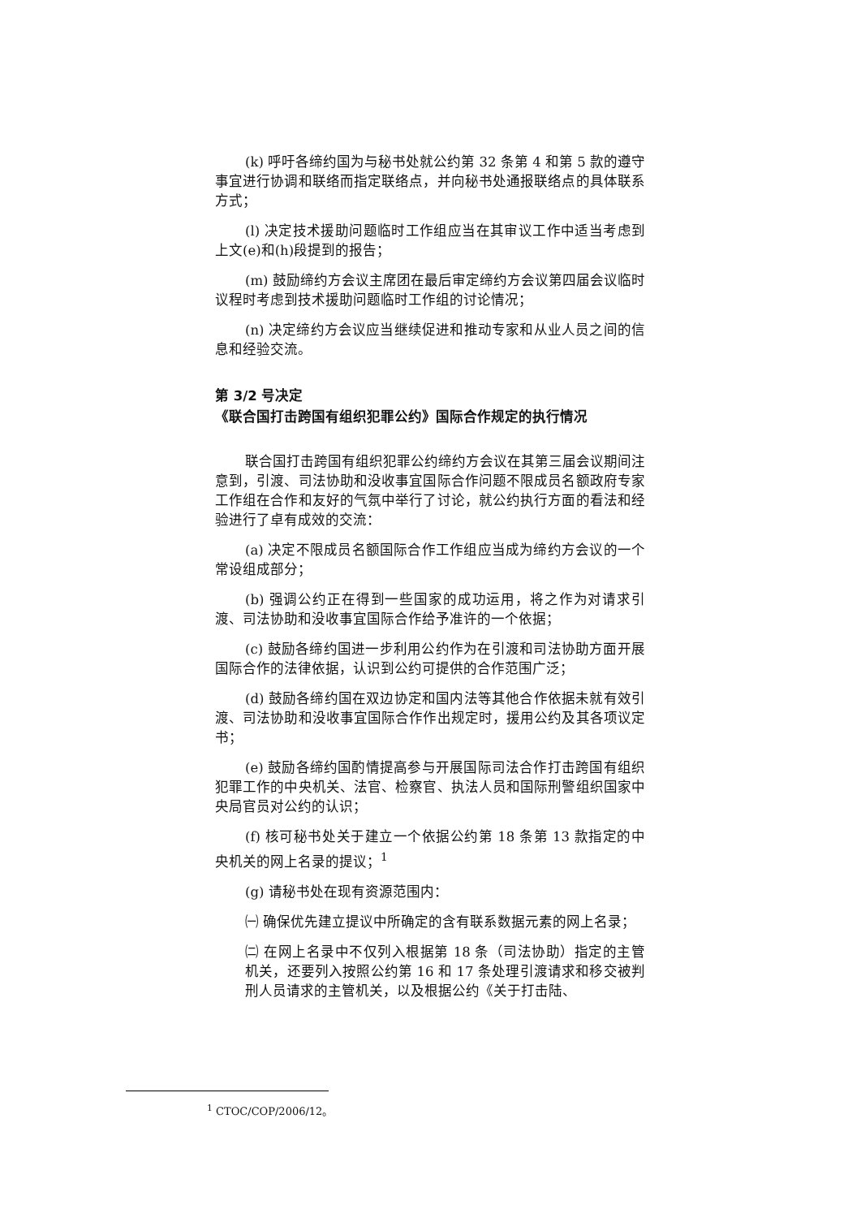(k) 呼吁各缔约国为与秘书处就公约第 32 条第 4 和第 5 款的遵守事宜进行协调和联络而指定联络点，并向秘书处通报联络点的具体联系方式；
(l) 决定技术援助问题临时工作组应当在其审议工作中适当考虑到上文(e)和(h)段提到的报告；
(m) 鼓励缔约方会议主席团在最后审定缔约方会议第四届会议临时议程时考虑到技术援助问题临时工作组的讨论情况；
(n) 决定缔约方会议应当继续促进和推动专家和从业人员之间的信息和经验交流。
第 3/2 号决定
《联合国打击跨国有组织犯罪公约》国际合作规定的执行情况
联合国打击跨国有组织犯罪公约缔约方会议在其第三届会议期间注意到，引渡、司法协助和没收事宜国际合作问题不限成员名额政府专家工作组在合作和友好的气氛中举行了讨论，就公约执行方面的看法和经验进行了卓有成效的交流：
(a) 决定不限成员名额国际合作工作组应当成为缔约方会议的一个常设组成部分；
(b) 强调公约正在得到一些国家的成功运用，将之作为对请求引渡、司法协助和没收事宜国际合作给予准许的一个依据；
(c) 鼓励各缔约国进一步利用公约作为在引渡和司法协助方面开展国际合作的法律依据，认识到公约可提供的合作范围广泛；
(d) 鼓励各缔约国在双边协定和国内法等其他合作依据未就有效引渡、司法协助和没收事宜国际合作作出规定时，援用公约及其各项议定书；
(e) 鼓励各缔约国酌情提高参与开展国际司法合作打击跨国有组织犯罪工作的中央机关、法官、检察官、执法人员和国际刑警组织国家中央局官员对公约的认识；
(f) 核可秘书处关于建立一个依据公约第 18 条第 13 款指定的中央机关的网上名录的提议；<sup>1</sup>
(g) 请秘书处在现有资源范围内：
㈠ 确保优先建立提议中所确定的含有联系数据元素的网上名录；
㈡ 在网上名录中不仅列入根据第 18 条（司法协助）指定的主管机关，还要列入按照公约第 16 和 17 条处理引渡请求和移交被判刑人员请求的主管机关，以及根据公约《关于打击陆、
<sup>1</sup> CTOC/COP/2006/12。